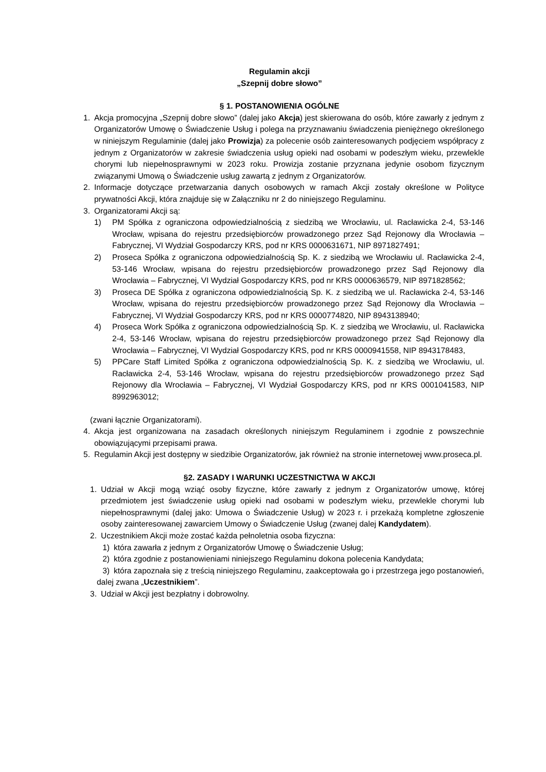Regulamin akcji
„Szepnij dobre słowo”
§ 1. POSTANOWIENIA OGÓLNE
1. Akcja promocyjna „Szepnij dobre słowo” (dalej jako Akcja) jest skierowana do osób, które zawarły z jednym z Organizatorów Umowę o Świadczenie Usług i polega na przyznawaniu świadczenia pieniężnego określonego w niniejszym Regulaminie (dalej jako Prowizja) za polecenie osób zainteresowanych podjęciem współpracy z jednym z Organizatorów w zakresie świadczenia usług opieki nad osobami w podeszłym wieku, przewlekle chorymi lub niepełnosprawnymi w 2023 roku. Prowizja zostanie przyznana jedynie osobom fizycznym związanymi Umową o Świadczenie usług zawartą z jednym z Organizatorów.
2. Informacje dotyczące przetwarzania danych osobowych w ramach Akcji zostały określone w Polityce prywatności Akcji, która znajduje się w Załączniku nr 2 do niniejszego Regulaminu.
3. Organizatorami Akcji są:
1) PM Spółka z ograniczona odpowiedzialnością z siedzibą we Wrocławiu, ul. Racławicka 2-4, 53-146 Wrocław, wpisana do rejestru przedsiębiorców prowadzonego przez Sąd Rejonowy dla Wrocławia – Fabrycznej, VI Wydział Gospodarczy KRS, pod nr KRS 0000631671, NIP 8971827491;
2) Proseca Spółka z ograniczona odpowiedzialnością Sp. K. z siedzibą we Wrocławiu ul. Racławicka 2-4, 53-146 Wrocław, wpisana do rejestru przedsiębiorców prowadzonego przez Sąd Rejonowy dla Wrocławia – Fabrycznej, VI Wydział Gospodarczy KRS, pod nr KRS 0000636579, NIP 8971828562;
3) Proseca DE Spółka z ograniczona odpowiedzialnością Sp. K. z siedzibą we ul. Racławicka 2-4, 53-146 Wrocław, wpisana do rejestru przedsiębiorców prowadzonego przez Sąd Rejonowy dla Wrocławia – Fabrycznej, VI Wydział Gospodarczy KRS, pod nr KRS 0000774820, NIP 8943138940;
4) Proseca Work Spółka z ograniczona odpowiedzialnością Sp. K. z siedzibą we Wrocławiu, ul. Racławicka 2-4, 53-146 Wrocław, wpisana do rejestru przedsiębiorców prowadzonego przez Sąd Rejonowy dla Wrocławia – Fabrycznej, VI Wydział Gospodarczy KRS, pod nr KRS 0000941558, NIP 8943178483,
5) PPCare Staff Limited Spółka z ograniczona odpowiedzialnością Sp. K. z siedzibą we Wrocławiu, ul. Racławicka 2-4, 53-146 Wrocław, wpisana do rejestru przedsiębiorców prowadzonego przez Sąd Rejonowy dla Wrocławia – Fabrycznej, VI Wydział Gospodarczy KRS, pod nr KRS 0001041583, NIP 8992963012;
(zwani łącznie Organizatorami).
4. Akcja jest organizowana na zasadach określonych niniejszym Regulaminem i zgodnie z powszechnie obowiązującymi przepisami prawa.
5. Regulamin Akcji jest dostępny w siedzibie Organizatorów, jak również na stronie internetowej www.proseca.pl.
§2. ZASADY I WARUNKI UCZESTNICTWA W AKCJI
1. Udział w Akcji mogą wziąć osoby fizyczne, które zawarły z jednym z Organizatorów umowę, której przedmiotem jest świadczenie usług opieki nad osobami w podeszłym wieku, przewlekle chorymi lub niepełnosprawnymi (dalej jako: Umowa o Świadczenie Usług) w 2023 r. i przekażą kompletne zgłoszenie osoby zainteresowanej zawarciem Umowy o Świadczenie Usług (zwanej dalej Kandydatem).
2. Uczestnikiem Akcji może zostać każda pełnoletnia osoba fizyczna:
1) która zawarła z jednym z Organizatorów Umowę o Świadczenie Usług;
2) która zgodnie z postanowieniami niniejszego Regulaminu dokona polecenia Kandydata;
3) która zapoznała się z treścią niniejszego Regulaminu, zaakceptowała go i przestrzega jego postanowień,
dalej zwana „Uczestnikiem”.
3. Udział w Akcji jest bezpłatny i dobrowolny.